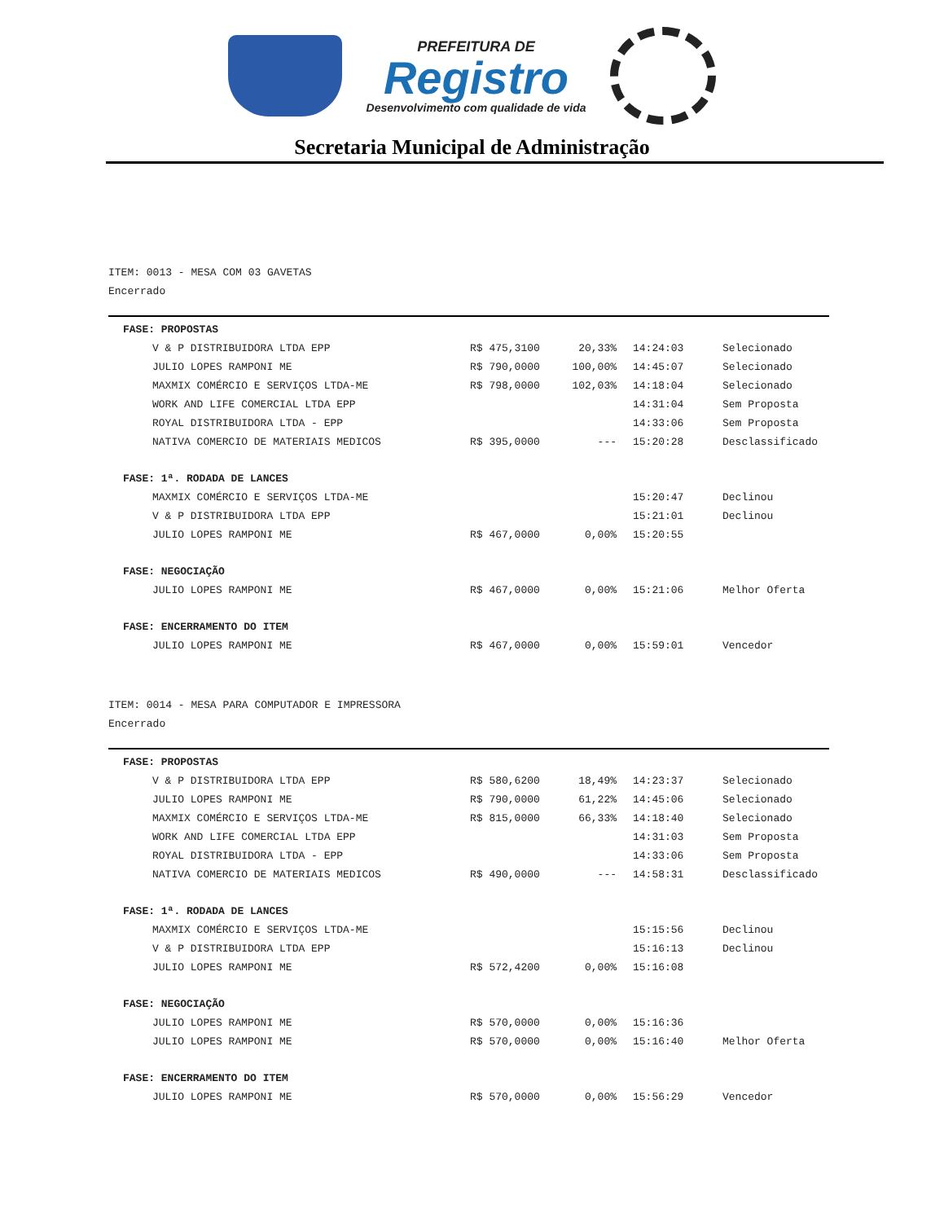PREFEITURA DE
Registro
Desenvolvimento com qualidade de vida
Secretaria Municipal de Administração
ITEM: 0013 - MESA COM 03 GAVETAS
Encerrado
| FASE: PROPOSTAS | | | | |
| V & P DISTRIBUIDORA LTDA EPP | R$ 475,3100 | 20,33% | 14:24:03 | Selecionado |
| JULIO LOPES RAMPONI ME | R$ 790,0000 | 100,00% | 14:45:07 | Selecionado |
| MAXMIX COMÉRCIO E SERVIÇOS LTDA-ME | R$ 798,0000 | 102,03% | 14:18:04 | Selecionado |
| WORK AND LIFE COMERCIAL LTDA EPP | | | 14:31:04 | Sem Proposta |
| ROYAL DISTRIBUIDORA LTDA - EPP | | | 14:33:06 | Sem Proposta |
| NATIVA COMERCIO DE MATERIAIS MEDICOS | R$ 395,0000 | --- | 15:20:28 | Desclassificado |
| FASE: 1ª. RODADA DE LANCES | | | | |
| MAXMIX COMÉRCIO E SERVIÇOS LTDA-ME | | | 15:20:47 | Declinou |
| V & P DISTRIBUIDORA LTDA EPP | | | 15:21:01 | Declinou |
| JULIO LOPES RAMPONI ME | R$ 467,0000 | 0,00% | 15:20:55 | |
| FASE: NEGOCIAÇÃO | | | | |
| JULIO LOPES RAMPONI ME | R$ 467,0000 | 0,00% | 15:21:06 | Melhor Oferta |
| FASE: ENCERRAMENTO DO ITEM | | | | |
| JULIO LOPES RAMPONI ME | R$ 467,0000 | 0,00% | 15:59:01 | Vencedor |
ITEM: 0014 - MESA PARA COMPUTADOR E IMPRESSORA
Encerrado
| FASE: PROPOSTAS | | | | |
| V & P DISTRIBUIDORA LTDA EPP | R$ 580,6200 | 18,49% | 14:23:37 | Selecionado |
| JULIO LOPES RAMPONI ME | R$ 790,0000 | 61,22% | 14:45:06 | Selecionado |
| MAXMIX COMÉRCIO E SERVIÇOS LTDA-ME | R$ 815,0000 | 66,33% | 14:18:40 | Selecionado |
| WORK AND LIFE COMERCIAL LTDA EPP | | | 14:31:03 | Sem Proposta |
| ROYAL DISTRIBUIDORA LTDA - EPP | | | 14:33:06 | Sem Proposta |
| NATIVA COMERCIO DE MATERIAIS MEDICOS | R$ 490,0000 | --- | 14:58:31 | Desclassificado |
| FASE: 1ª. RODADA DE LANCES | | | | |
| MAXMIX COMÉRCIO E SERVIÇOS LTDA-ME | | | 15:15:56 | Declinou |
| V & P DISTRIBUIDORA LTDA EPP | | | 15:16:13 | Declinou |
| JULIO LOPES RAMPONI ME | R$ 572,4200 | 0,00% | 15:16:08 | |
| FASE: NEGOCIAÇÃO | | | | |
| JULIO LOPES RAMPONI ME | R$ 570,0000 | 0,00% | 15:16:36 | |
| JULIO LOPES RAMPONI ME | R$ 570,0000 | 0,00% | 15:16:40 | Melhor Oferta |
| FASE: ENCERRAMENTO DO ITEM | | | | |
| JULIO LOPES RAMPONI ME | R$ 570,0000 | 0,00% | 15:56:29 | Vencedor |